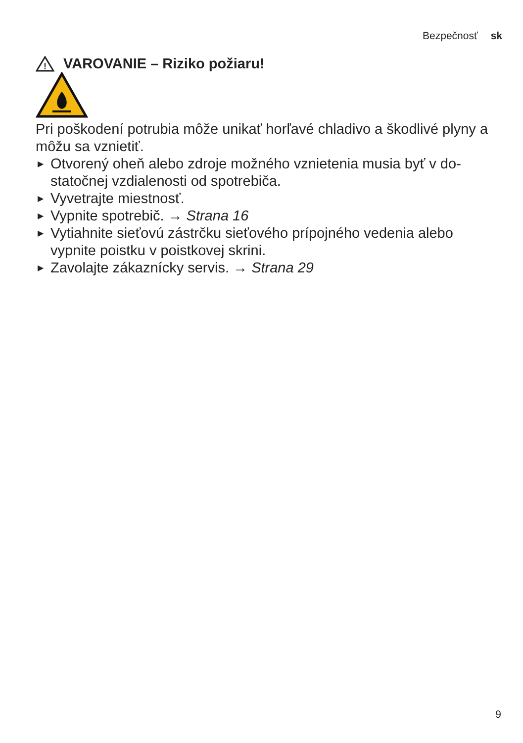Bezpečnosť sk
!
VAROVANIE – Riziko požiaru!
Pri poškodení potrubia môže unikať horľavé chladivo a škodlivé plyny a môžu sa vznietiť.
▶ Otvorený oheň alebo zdroje možného vznietenia musia byť v do-statočnej vzdialenosti od spotrebiča.
▶ Vyvetrajte miestnosť.
▶ Vypnite spotrebič. → Strana 16
▶ Vytiahnite sieťovú zástrčku sieťového prípojného vedenia alebo vypnite poistku v poistkovej skrini.
▶ Zavolajte zákaznícky servis. → Strana 29
9